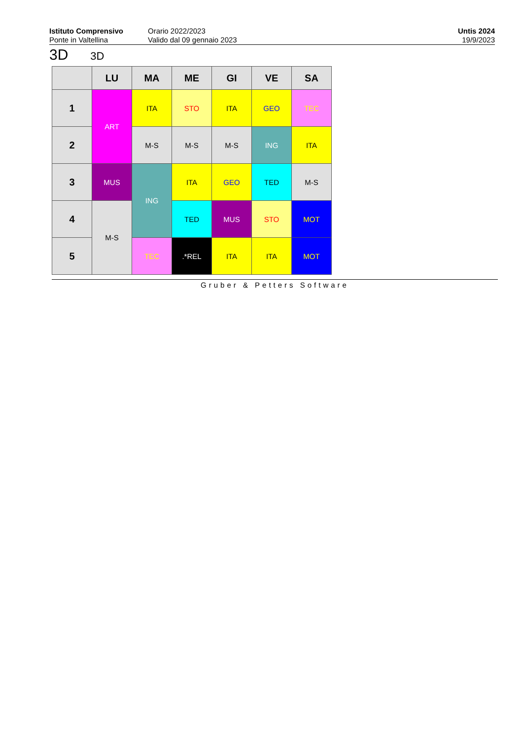Istituto Comprensivo
Ponte in Valtellina
Orario 2022/2023
Valido dal 09 gennaio 2023
Untis 2024
19/9/2023
3D 3D
| | LU | MA | ME | GI | VE | SA |
| --- | --- | --- | --- | --- | --- | --- |
| 1 | ART | ITA | STO | ITA | GEO | TEC |
| 2 | | M-S | M-S | M-S | ING | ITA |
| 3 | MUS | ING | ITA | GEO | TED | M-S |
| 4 | M-S | | TED | MUS | STO | MOT |
| 5 | | TEC | .*REL | ITA | ITA | MOT |
Gruber & Petters Software